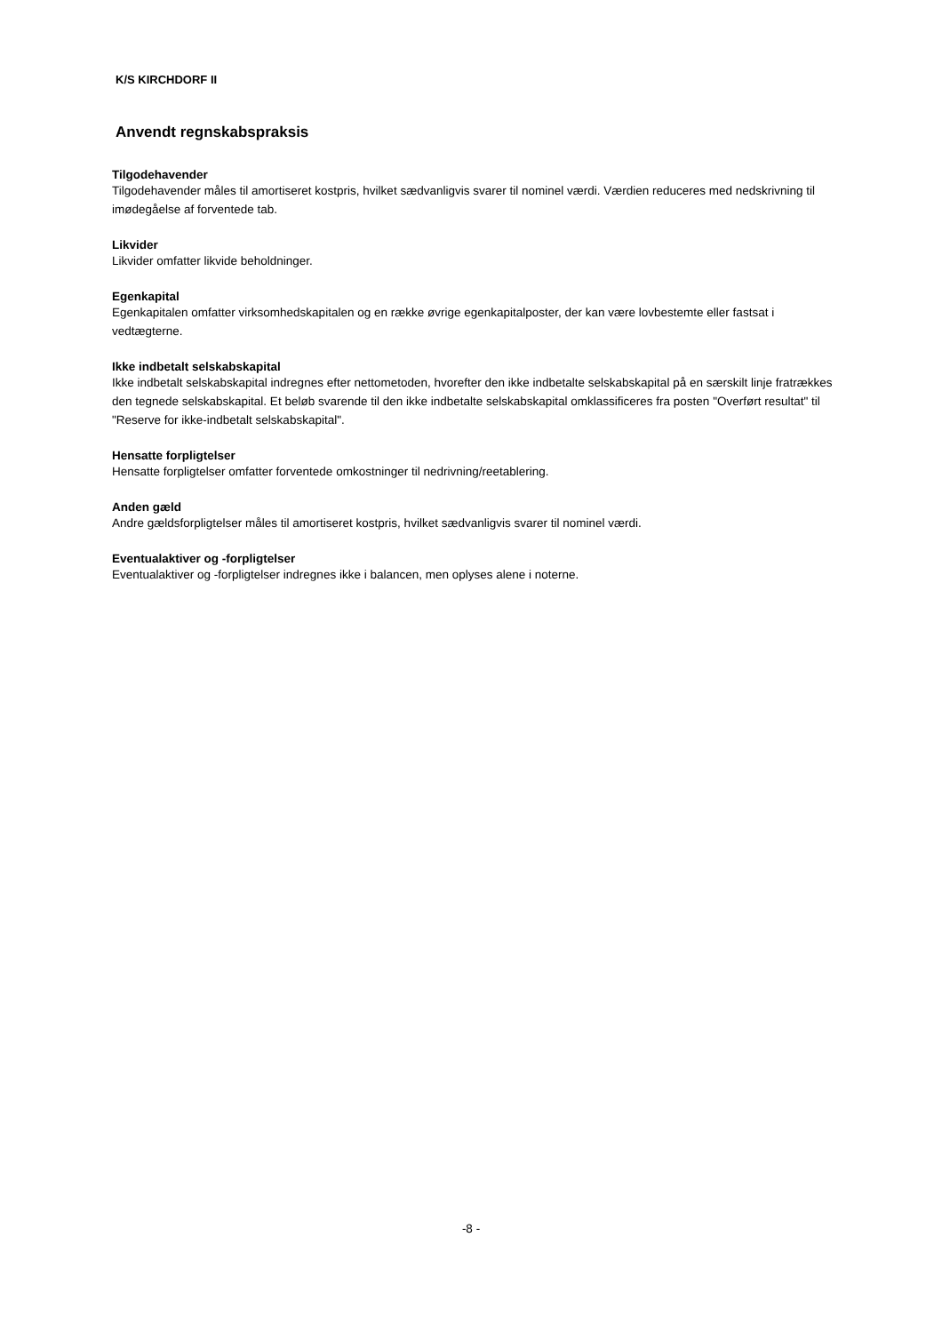K/S KIRCHDORF II
Anvendt regnskabspraksis
Tilgodehavender
Tilgodehavender måles til amortiseret kostpris, hvilket sædvanligvis svarer til nominel værdi. Værdien reduceres med nedskrivning til imødegåelse af forventede tab.
Likvider
Likvider omfatter likvide beholdninger.
Egenkapital
Egenkapitalen omfatter virksomhedskapitalen og en række øvrige egenkapitalposter, der kan være lovbestemte eller fastsat i vedtægterne.
Ikke indbetalt selskabskapital
Ikke indbetalt selskabskapital indregnes efter nettometoden, hvorefter den ikke indbetalte selskabskapital på en særskilt linje fratrækkes den tegnede selskabskapital. Et beløb svarende til den ikke indbetalte selskabskapital omklassificeres fra posten "Overført resultat" til "Reserve for ikke-indbetalt selskabskapital".
Hensatte forpligtelser
Hensatte forpligtelser omfatter forventede omkostninger til nedrivning/reetablering.
Anden gæld
Andre gældsforpligtelser måles til amortiseret kostpris, hvilket sædvanligvis svarer til nominel værdi.
Eventualaktiver og -forpligtelser
Eventualaktiver og -forpligtelser indregnes ikke i balancen, men oplyses alene i noterne.
-8 -